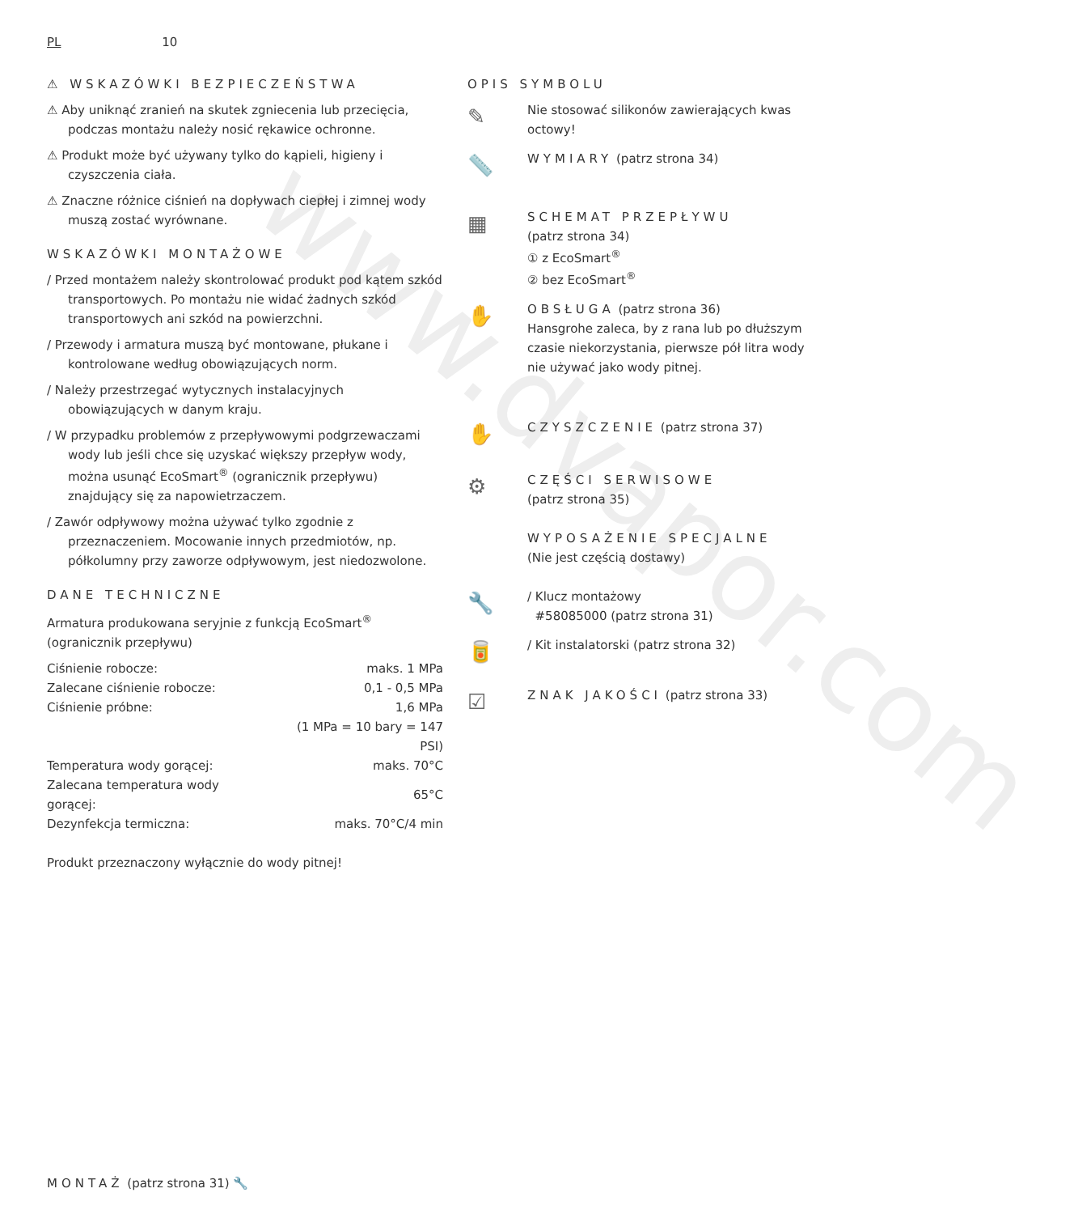www.dvapor.com
PL 10
⚠ WSKAZÓWKI BEZPIECZEŃSTWA
⚠ Aby uniknąć zranień na skutek zgniecenia lub przecięcia, podczas montażu należy nosić rękawice ochronne.
⚠ Produkt może być używany tylko do kąpieli, higieny i czyszczenia ciała.
⚠ Znaczne różnice ciśnień na dopływach ciepłej i zimnej wody muszą zostać wyrównane.
WSKAZÓWKI MONTAŻOWE
/ Przed montażem należy skontrolować produkt pod kątem szkód transportowych. Po montażu nie widać żadnych szkód transportowych ani szkód na powierzchni.
/ Przewody i armatura muszą być montowane, płukane i kontrolowane według obowiązujących norm.
/ Należy przestrzegać wytycznych instalacyjnych obowiązujących w danym kraju.
/ W przypadku problemów z przepływowymi podgrzewaczami wody lub jeśli chce się uzyskać większy przepływ wody, można usunąć EcoSmart<sup>®</sup> (ogranicznik przepływu) znajdujący się za napowietrzaczem.
/ Zawór odpływowy można używać tylko zgodnie z przeznaczeniem. Mocowanie innych przedmiotów, np. półkolumny przy zaworze odpływowym, jest niedozwolone.
DANE TECHNICZNE
Armatura produkowana seryjnie z funkcją EcoSmart<sup>®</sup> (ogranicznik przepływu)
| Ciśnienie robocze: | maks. 1 MPa |
| Zalecane ciśnienie robocze: | 0,1 - 0,5 MPa |
| Ciśnienie próbne: | 1,6 MPa |
| | (1 MPa = 10 bary = 147 PSI) |
| Temperatura wody gorącej: | maks. 70°C |
| Zalecana temperatura wody gorącej: | 65°C |
| Dezynfekcja termiczna: | maks. 70°C/4 min |
Produkt przeznaczony wyłącznie do wody pitnej!
OPIS SYMBOLU
✎
Nie stosować silikonów zawierających kwas octowy!
📏
WYMIARY (patrz strona 34)
▦
SCHEMAT PRZEPŁYWU
(patrz strona 34)
① z EcoSmart<sup>®</sup>
② bez EcoSmart<sup>®</sup>
✋
OBSŁUGA (patrz strona 36)
Hansgrohe zaleca, by z rana lub po dłuższym czasie niekorzystania, pierwsze pół litra wody nie używać jako wody pitnej.
✋
CZYSZCZENIE (patrz strona 37)
⚙
CZĘŚCI SERWISOWE
(patrz strona 35)
WYPOSAŻENIE SPECJALNE
(Nie jest częścią dostawy)
🔧
/ Klucz montażowy
#58085000 (patrz strona 31)
🥫
/ Kit instalatorski (patrz strona 32)
☑
ZNAK JAKOŚCI (patrz strona 33)
MONTAŻ (patrz strona 31) 🔧